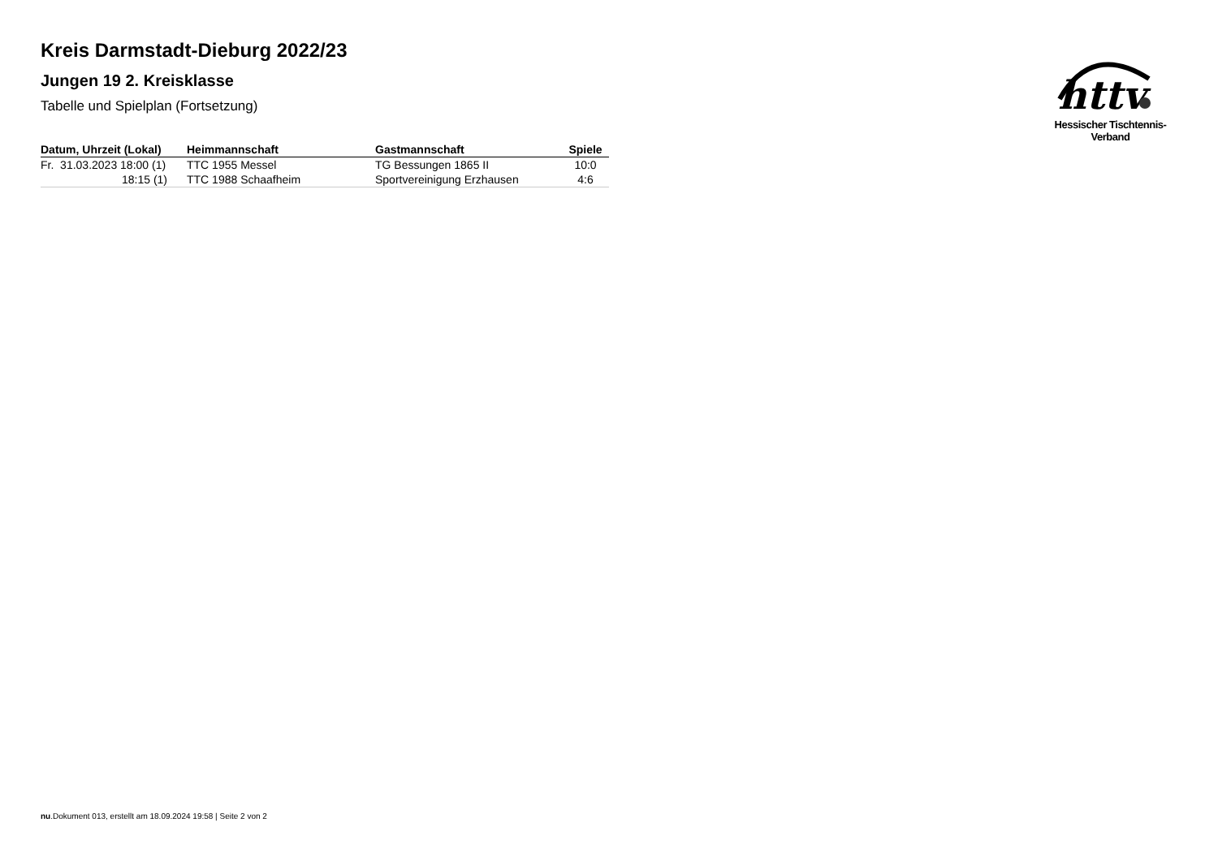httv
Hessischer Tischtennis-Verband
Kreis Darmstadt-Dieburg 2022/23
Jungen 19 2. Kreisklasse
Tabelle und Spielplan (Fortsetzung)
| Datum, Uhrzeit (Lokal) | Heimmannschaft | Gastmannschaft | Spiele |
| --- | --- | --- | --- |
| Fr. 31.03.2023 18:00 (1) | TTC 1955 Messel | TG Bessungen 1865 II | 10:0 |
| 18:15 (1) | TTC 1988 Schaafheim | Sportvereinigung Erzhausen | 4:6 |
nu.Dokument 013, erstellt am 18.09.2024 19:58 | Seite 2 von 2